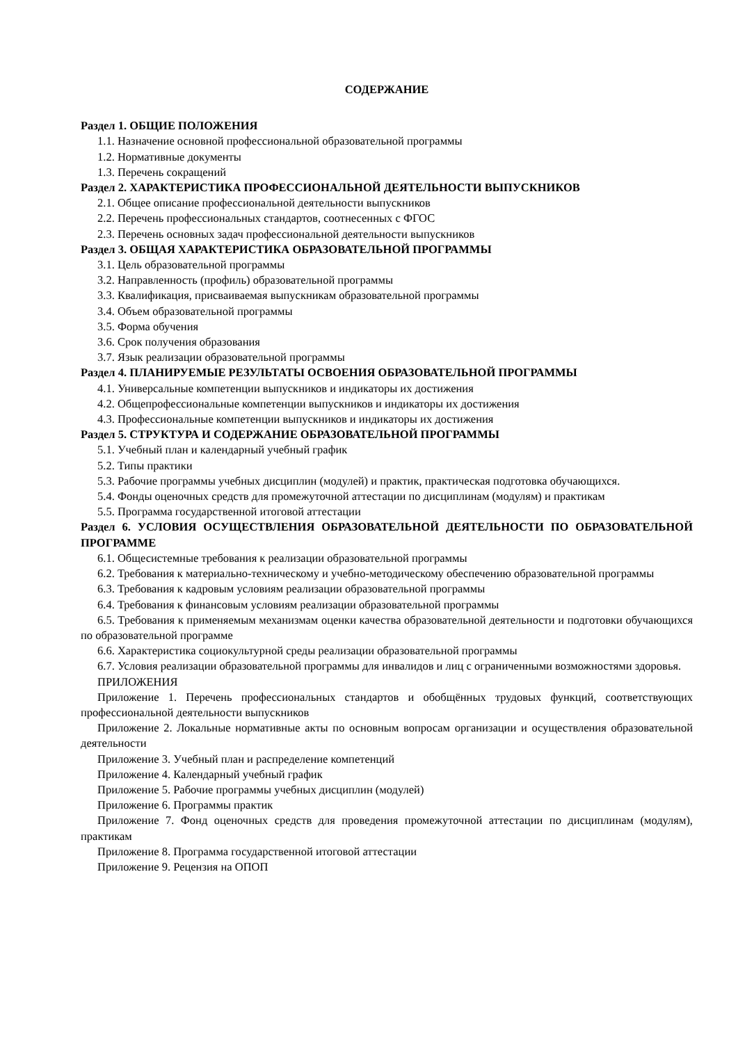СОДЕРЖАНИЕ
Раздел 1. ОБЩИЕ ПОЛОЖЕНИЯ
1.1. Назначение основной профессиональной образовательной программы
1.2. Нормативные документы
1.3. Перечень сокращений
Раздел 2. ХАРАКТЕРИСТИКА ПРОФЕССИОНАЛЬНОЙ ДЕЯТЕЛЬНОСТИ ВЫПУСКНИКОВ
2.1. Общее описание профессиональной деятельности выпускников
2.2. Перечень профессиональных стандартов, соотнесенных с ФГОС
2.3. Перечень основных задач профессиональной деятельности выпускников
Раздел 3. ОБЩАЯ ХАРАКТЕРИСТИКА ОБРАЗОВАТЕЛЬНОЙ ПРОГРАММЫ
3.1. Цель образовательной программы
3.2. Направленность (профиль) образовательной программы
3.3. Квалификация, присваиваемая выпускникам образовательной программы
3.4. Объем образовательной программы
3.5. Форма обучения
3.6. Срок получения образования
3.7. Язык реализации образовательной программы
Раздел 4. ПЛАНИРУЕМЫЕ РЕЗУЛЬТАТЫ ОСВОЕНИЯ ОБРАЗОВАТЕЛЬНОЙ ПРОГРАММЫ
4.1. Универсальные компетенции выпускников и индикаторы их достижения
4.2. Общепрофессиональные компетенции выпускников и индикаторы их достижения
4.3. Профессиональные компетенции выпускников и индикаторы их достижения
Раздел 5. СТРУКТУРА И СОДЕРЖАНИЕ ОБРАЗОВАТЕЛЬНОЙ ПРОГРАММЫ
5.1. Учебный план и календарный учебный график
5.2. Типы практики
5.3. Рабочие программы учебных дисциплин (модулей) и практик, практическая подготовка обучающихся.
5.4. Фонды оценочных средств для промежуточной аттестации по дисциплинам (модулям) и практикам
5.5. Программа государственной итоговой аттестации
Раздел 6. УСЛОВИЯ ОСУЩЕСТВЛЕНИЯ ОБРАЗОВАТЕЛЬНОЙ ДЕЯТЕЛЬНОСТИ ПО ОБРАЗОВАТЕЛЬНОЙ ПРОГРАММЕ
6.1. Общесистемные требования к реализации образовательной программы
6.2. Требования к материально-техническому и учебно-методическому обеспечению образовательной программы
6.3. Требования к кадровым условиям реализации образовательной программы
6.4. Требования к финансовым условиям реализации образовательной программы
6.5. Требования к применяемым механизмам оценки качества образовательной деятельности и подготовки обучающихся по образовательной программе
6.6. Характеристика социокультурной среды реализации образовательной программы
6.7. Условия реализации образовательной программы для инвалидов и лиц с ограниченными возможностями здоровья.
ПРИЛОЖЕНИЯ
Приложение 1. Перечень профессиональных стандартов и обобщённых трудовых функций, соответствующих профессиональной деятельности выпускников
Приложение 2. Локальные нормативные акты по основным вопросам организации и осуществления образовательной деятельности
Приложение 3. Учебный план и распределение компетенций
Приложение 4. Календарный учебный график
Приложение 5. Рабочие программы учебных дисциплин (модулей)
Приложение 6. Программы практик
Приложение 7. Фонд оценочных средств для проведения промежуточной аттестации по дисциплинам (модулям), практикам
Приложение 8. Программа государственной итоговой аттестации
Приложение 9. Рецензия на ОПОП